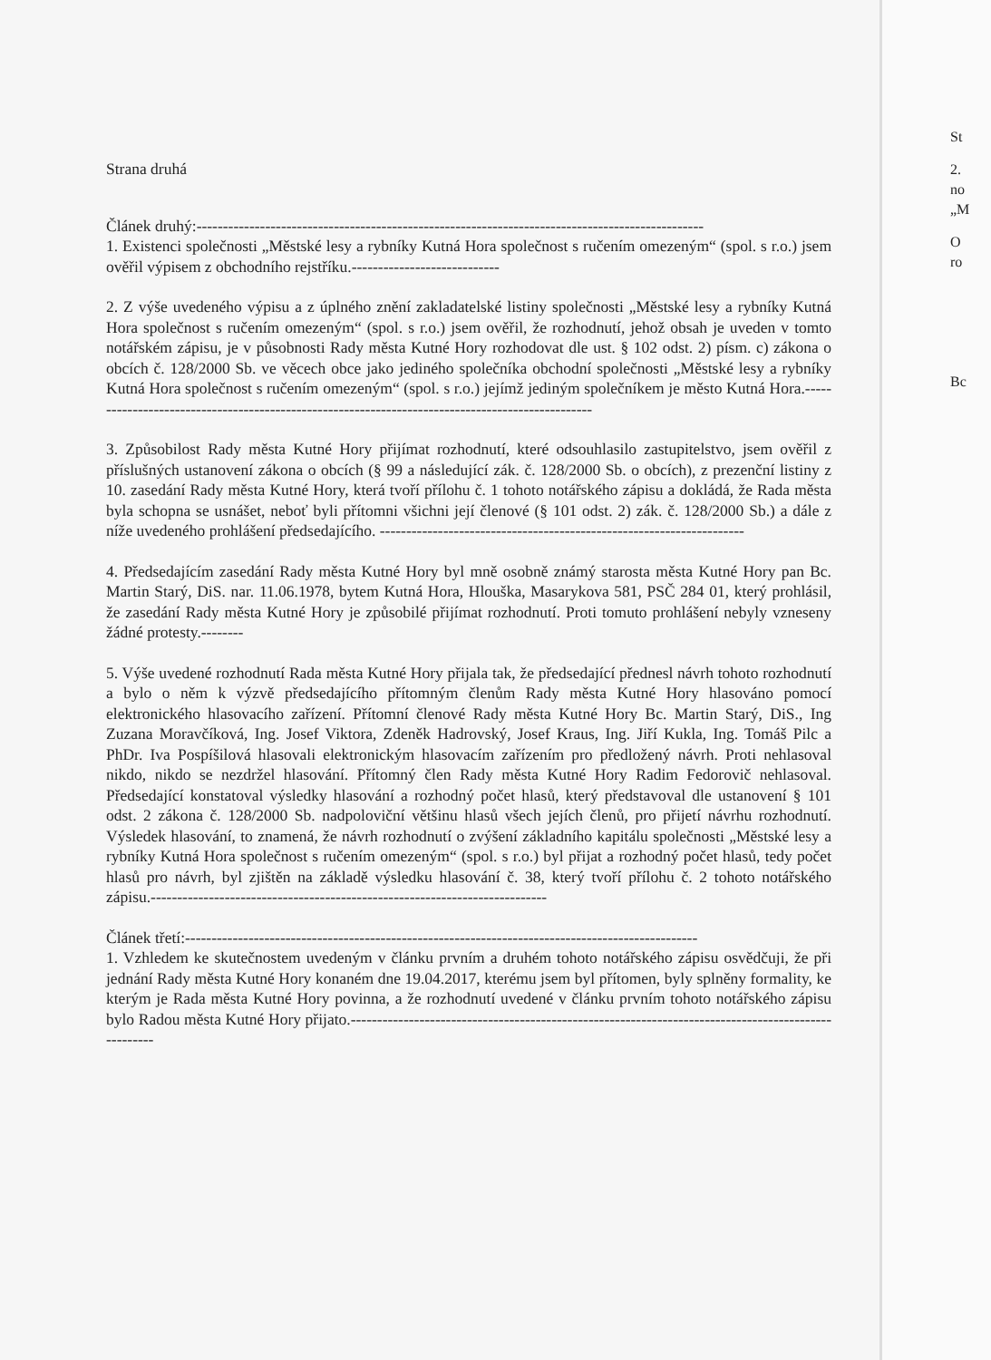Strana druhá
Článek druhý:------------------------------------------------------------------------------------------------
1. Existenci společnosti „Městské lesy a rybníky Kutná Hora společnost s ručením omezeným“ (spol. s r.o.) jsem ověřil výpisem z obchodního rejstříku.----------------------------
2. Z výše uvedeného výpisu a z úplného znění zakladatelské listiny společnosti „Městské lesy a rybníky Kutná Hora společnost s ručením omezeným“ (spol. s r.o.) jsem ověřil, že rozhodnutí, jehož obsah je uveden v tomto notářském zápisu, je v působnosti Rady města Kutné Hory rozhodovat dle ust. § 102 odst. 2) písm. c) zákona o obcích č. 128/2000 Sb. ve věcech obce jako jediného společníka obchodní společnosti „Městské lesy a rybníky Kutná Hora společnost s ručením omezeným“ (spol. s r.o.) jejímž jediným společníkem je město Kutná Hora.-------------------------------------------------------------------------------------------------
3. Způsobilost Rady města Kutné Hory přijímat rozhodnutí, které odsouhlasilo zastupitelstvo, jsem ověřil z příslušných ustanovení zákona o obcích (§ 99 a následující zák. č. 128/2000 Sb. o obcích), z prezenční listiny z 10. zasedání Rady města Kutné Hory, která tvoří přílohu č. 1 tohoto notářského zápisu a dokládá, že Rada města byla schopna se usnášet, neboť byli přítomni všichni její členové (§ 101 odst. 2) zák. č. 128/2000 Sb.) a dále z níže uvedeného prohlášení předsedajícího. ---------------------------------------------------------------------
4. Předsedajícím zasedání Rady města Kutné Hory byl mně osobně známý starosta města Kutné Hory pan Bc. Martin Starý, DiS. nar. 11.06.1978, bytem Kutná Hora, Hlouška, Masarykova 581, PSČ 284 01, který prohlásil, že zasedání Rady města Kutné Hory je způsobilé přijímat rozhodnutí. Proti tomuto prohlášení nebyly vzneseny žádné protesty.--------
5. Výše uvedené rozhodnutí Rada města Kutné Hory přijala tak, že předsedající přednesl návrh tohoto rozhodnutí a bylo o něm k výzvě předsedajícího přítomným členům Rady města Kutné Hory hlasováno pomocí elektronického hlasovacího zařízení. Přítomní členové Rady města Kutné Hory Bc. Martin Starý, DiS., Ing Zuzana Moravčíková, Ing. Josef Viktora, Zdeněk Hadrovský, Josef Kraus, Ing. Jiří Kukla, Ing. Tomáš Pilc a PhDr. Iva Pospíšilová hlasovali elektronickým hlasovacím zařízením pro předložený návrh. Proti nehlasoval nikdo, nikdo se nezdržel hlasování. Přítomný člen Rady města Kutné Hory Radim Fedorovič nehlasoval. Předsedající konstatoval výsledky hlasování a rozhodný počet hlasů, který představoval dle ustanovení § 101 odst. 2 zákona č. 128/2000 Sb. nadpoloviční většinu hlasů všech jejích členů, pro přijetí návrhu rozhodnutí. Výsledek hlasování, to znamená, že návrh rozhodnutí o zvýšení základního kapitálu společnosti „Městské lesy a rybníky Kutná Hora společnost s ručením omezeným“ (spol. s r.o.) byl přijat a rozhodný počet hlasů, tedy počet hlasů pro návrh, byl zjištěn na základě výsledku hlasování č. 38, který tvoří přílohu č. 2 tohoto notářského zápisu.---------------------------------------------------------------------------
Článek třetí:-------------------------------------------------------------------------------------------------
1. Vzhledem ke skutečnostem uvedeným v článku prvním a druhém tohoto notářského zápisu osvědčuji, že při jednání Rady města Kutné Hory konaném dne 19.04.2017, kterému jsem byl přítomen, byly splněny formality, ke kterým je Rada města Kutné Hory povinna, a že rozhodnutí uvedené v článku prvním tohoto notářského zápisu bylo Radou města Kutné Hory přijato.----------------------------------------------------------------------------------------------------
St
2.
no
„M
O
ro
Bc